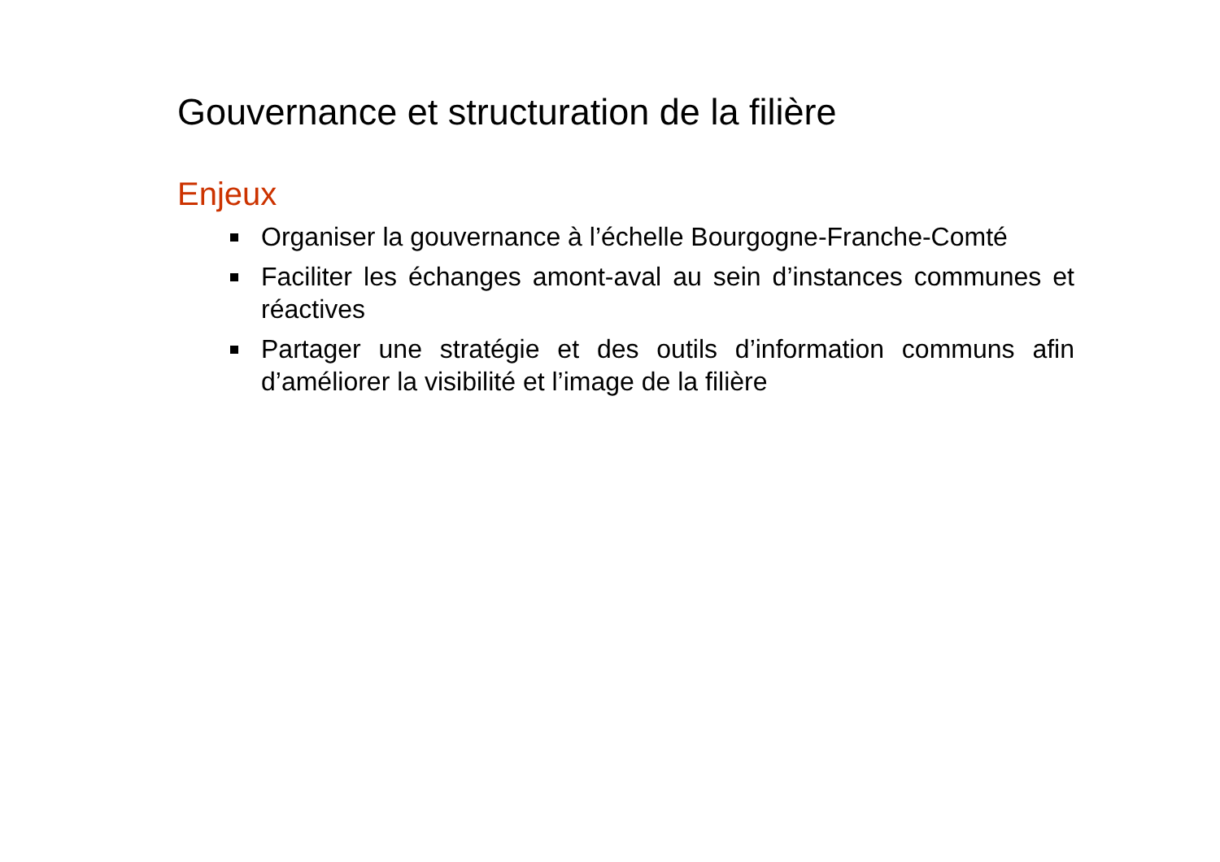Gouvernance et structuration de la filière
Enjeux
Organiser la gouvernance à l’échelle Bourgogne-Franche-Comté
Faciliter les échanges amont-aval au sein d’instances communes et réactives
Partager une stratégie et des outils d’information communs afin d’améliorer la visibilité et l’image de la filière